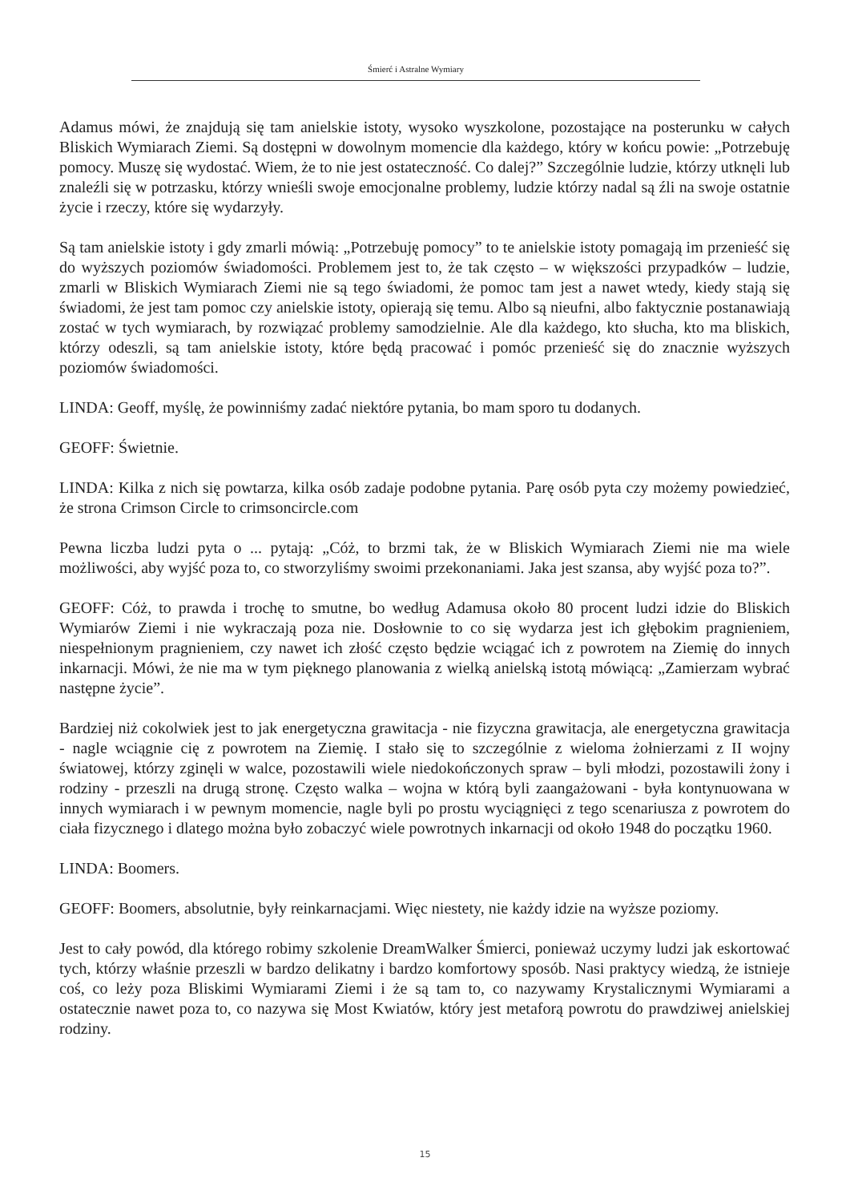Śmierć i Astralne Wymiary
Adamus mówi, że znajdują się tam anielskie istoty, wysoko wyszkolone, pozostające na posterunku w całych Bliskich Wymiarach Ziemi. Są dostępni w dowolnym momencie dla każdego, który w końcu powie: „Potrzebuję pomocy. Muszę się wydostać. Wiem, że to nie jest ostateczność. Co dalej?” Szczególnie ludzie, którzy utknęli lub znaleźli się w potrzasku, którzy wnieśli swoje emocjonalne problemy, ludzie którzy nadal są źli na swoje ostatnie życie i rzeczy, które się wydarzyły.
Są tam anielskie istoty i gdy zmarli mówią: „Potrzebuję pomocy” to te anielskie istoty pomagają im przenieść się do wyższych poziomów świadomości. Problemem jest to, że tak często – w większości przypadków – ludzie, zmarli w Bliskich Wymiarach Ziemi nie są tego świadomi, że pomoc tam jest a nawet wtedy, kiedy stają się świadomi, że jest tam pomoc czy anielskie istoty, opierają się temu. Albo są nieufni, albo faktycznie postanawiają zostać w tych wymiarach, by rozwiązać problemy samodzielnie. Ale dla każdego, kto słucha, kto ma bliskich, którzy odeszli, są tam anielskie istoty, które będą pracować i pomóc przenieść się do znacznie wyższych poziomów świadomości.
LINDA: Geoff, myślę, że powinniśmy zadać niektóre pytania, bo mam sporo tu dodanych.
GEOFF: Świetnie.
LINDA: Kilka z nich się powtarza, kilka osób zadaje podobne pytania. Parę osób pyta czy możemy powiedzieć, że strona Crimson Circle to crimsoncircle.com
Pewna liczba ludzi pyta o ... pytają: „Cóż, to brzmi tak, że w Bliskich Wymiarach Ziemi nie ma wiele możliwości, aby wyjść poza to, co stworzyliśmy swoimi przekonaniami. Jaka jest szansa, aby wyjść poza to?”.
GEOFF: Cóż, to prawda i trochę to smutne, bo według Adamusa około 80 procent ludzi idzie do Bliskich Wymiarów Ziemi i nie wykraczają poza nie. Dosłownie to co się wydarza jest ich głębokim pragnieniem, niespełnionym pragnieniem, czy nawet ich złość często będzie wciągać ich z powrotem na Ziemię do innych inkarnacji. Mówi, że nie ma w tym pięknego planowania z wielką anielską istotą mówiącą: „Zamierzam wybrać następne życie”.
Bardziej niż cokolwiek jest to jak energetyczna grawitacja - nie fizyczna grawitacja, ale energetyczna grawitacja - nagle wciągnie cię z powrotem na Ziemię. I stało się to szczególnie z wieloma żołnierzami z II wojny światowej, którzy zginęli w walce, pozostawili wiele niedokończonych spraw – byli młodzi, pozostawili żony i rodziny - przeszli na drugą stronę. Często walka – wojna w którą byli zaangażowani - była kontynuowana w innych wymiarach i w pewnym momencie, nagle byli po prostu wyciągnięci z tego scenariusza z powrotem do ciała fizycznego i dlatego można było zobaczyć wiele powrotnych inkarnacji od około 1948 do początku 1960.
LINDA: Boomers.
GEOFF: Boomers, absolutnie, były reinkarnacjami. Więc niestety, nie każdy idzie na wyższe poziomy.
Jest to cały powód, dla którego robimy szkolenie DreamWalker Śmierci, ponieważ uczymy ludzi jak eskortować tych, którzy właśnie przeszli w bardzo delikatny i bardzo komfortowy sposób. Nasi praktycy wiedzą, że istnieje coś, co leży poza Bliskimi Wymiarami Ziemi i że są tam to, co nazywamy Krystalicznymi Wymiarami a ostatecznie nawet poza to, co nazywa się Most Kwiatów, który jest metaforą powrotu do prawdziwej anielskiej rodziny.
15